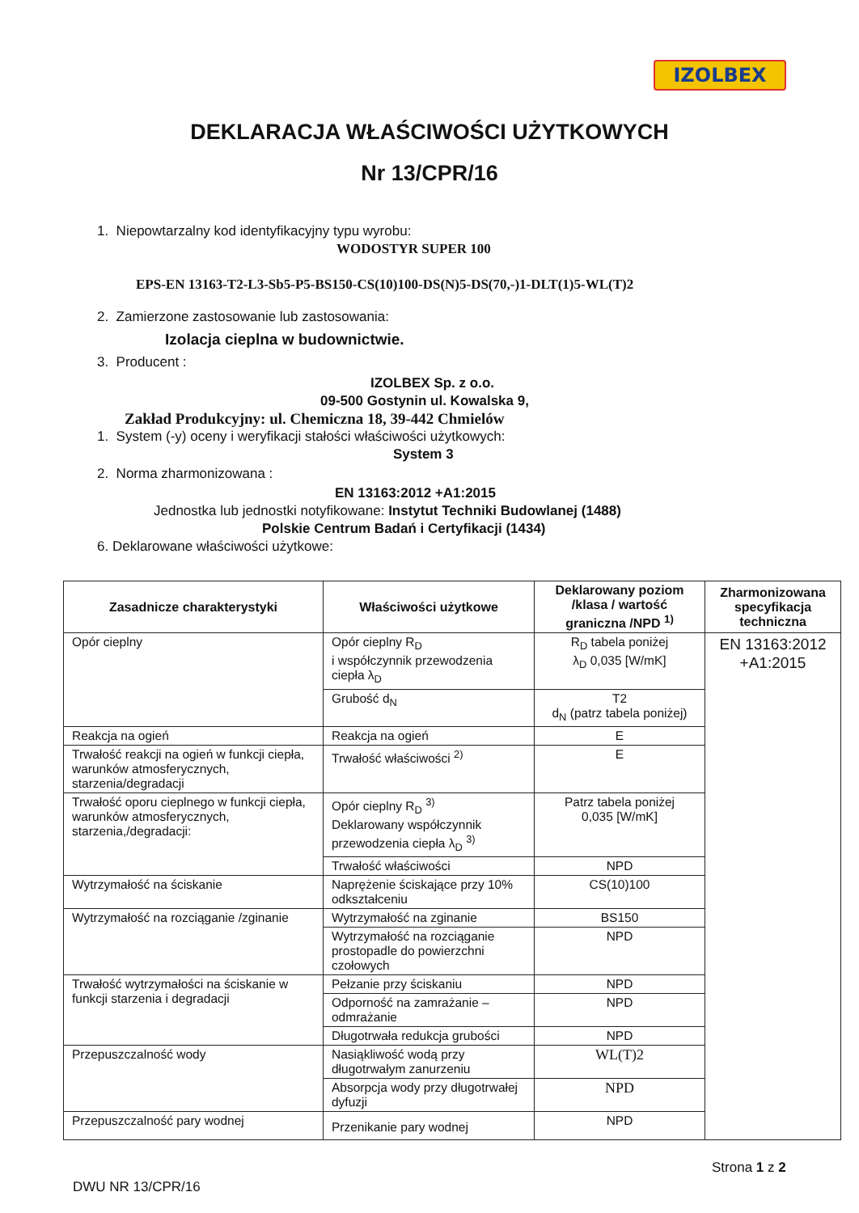IZOLBEX
DEKLARACJA WŁAŚCIWOŚCI UŻYTKOWYCH
Nr 13/CPR/16
1. Niepowtarzalny kod identyfikacyjny typu wyrobu:
WODOSTYR SUPER 100
EPS-EN 13163-T2-L3-Sb5-P5-BS150-CS(10)100-DS(N)5-DS(70,-)1-DLT(1)5-WL(T)2
2. Zamierzone zastosowanie lub zastosowania:
Izolacja cieplna w budownictwie.
3. Producent :
IZOLBEX Sp. z o.o.
09-500 Gostynin ul. Kowalska 9,
Zakład Produkcyjny: ul. Chemiczna 18, 39-442 Chmielów
1. System (-y) oceny i weryfikacji stałości właściwości użytkowych:
System 3
2. Norma zharmonizowana :
EN 13163:2012 +A1:2015
Jednostka lub jednostki notyfikowane: Instytut Techniki Budowlanej (1488)
Polskie Centrum Badań i Certyfikacji (1434)
6. Deklarowane właściwości użytkowe:
| Zasadnicze charakterystyki | Właściwości użytkowe | Deklarowany poziom /klasa / wartość graniczna /NPD <sup>1)</sup> | Zharmonizowana specyfikacja techniczna |
| --- | --- | --- | --- |
| Opór cieplny | Opór cieplny R<sub>D</sub> i współczynnik przewodzenia ciepła λ<sub>D</sub> | R<sub>D</sub> tabela poniżej λ<sub>D</sub> 0,035 [W/mK] | EN 13163:2012 +A1:2015 |
| | Grubość d<sub>N</sub> | T2 d<sub>N</sub> (patrz tabela poniżej) | |
| Reakcja na ogień | Reakcja na ogień | E | |
| Trwałość reakcji na ogień w funkcji ciepła, warunków atmosferycznych, starzenia/degradacji | Trwałość właściwości <sup>2)</sup> | E | |
| Trwałość oporu cieplnego w funkcji ciepła, warunków atmosferycznych, starzenia,/degradacji: | Opór cieplny R<sub>D</sub> <sup>3)</sup> Deklarowany współczynnik przewodzenia ciepła λ<sub>D</sub> <sup>3)</sup> | Patrz tabela poniżej 0,035 [W/mK] | |
| | Trwałość właściwości | NPD | |
| Wytrzymałość na ściskanie | Naprężenie ściskające przy 10% odkształceniu | CS(10)100 | |
| Wytrzymałość na rozciąganie /zginanie | Wytrzymałość na zginanie | BS150 | |
| | Wytrzymałość na rozciąganie prostopadle do powierzchni czołowych | NPD | |
| Trwałość wytrzymałości na ściskanie w funkcji starzenia i degradacji | Pełzanie przy ściskaniu | NPD | |
| | Odporność na zamrażanie – odmrażanie | NPD | |
| | Długotrwała redukcja grubości | NPD | |
| Przepuszczalność wody | Nasiąkliwość wodą przy długotrwałym zanurzeniu | WL(T)2 | |
| | Absorpcja wody przy długotrwałej dyfuzji | NPD | |
| Przepuszczalność pary wodnej | Przenikanie pary wodnej | NPD | |
Strona 1 z 2
DWU NR 13/CPR/16